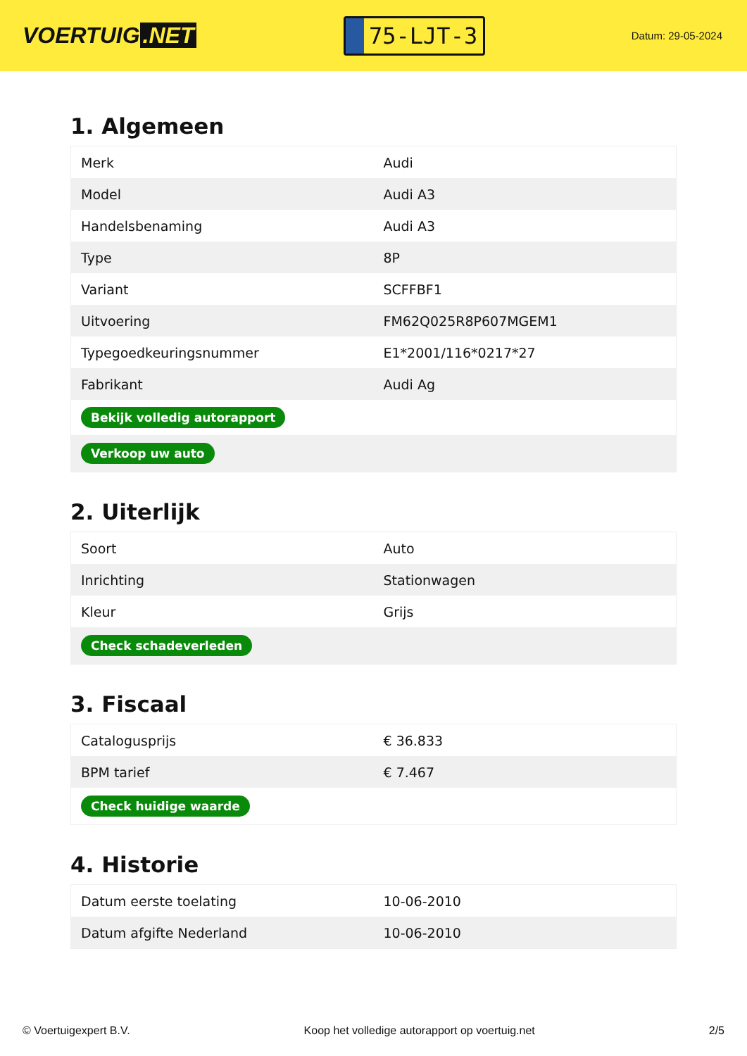VOERTUIG.NET
75-LJT-3
Datum: 29-05-2024
1. Algemeen
| Merk | Audi |
| Model | Audi A3 |
| Handelsbenaming | Audi A3 |
| Type | 8P |
| Variant | SCFFBF1 |
| Uitvoering | FM62Q025R8P607MGEM1 |
| Typegoedkeuringsnummer | E1*2001/116*0217*27 |
| Fabrikant | Audi Ag |
| Bekijk volledig autorapport | |
| Verkoop uw auto | |
2. Uiterlijk
| Soort | Auto |
| Inrichting | Stationwagen |
| Kleur | Grijs |
| Check schadeverleden | |
3. Fiscaal
| Catalogusprijs | € 36.833 |
| BPM tarief | € 7.467 |
| Check huidige waarde | |
4. Historie
| Datum eerste toelating | 10-06-2010 |
| Datum afgifte Nederland | 10-06-2010 |
© Voertuigexpert B.V. Koop het volledige autorapport op voertuig.net 2/5